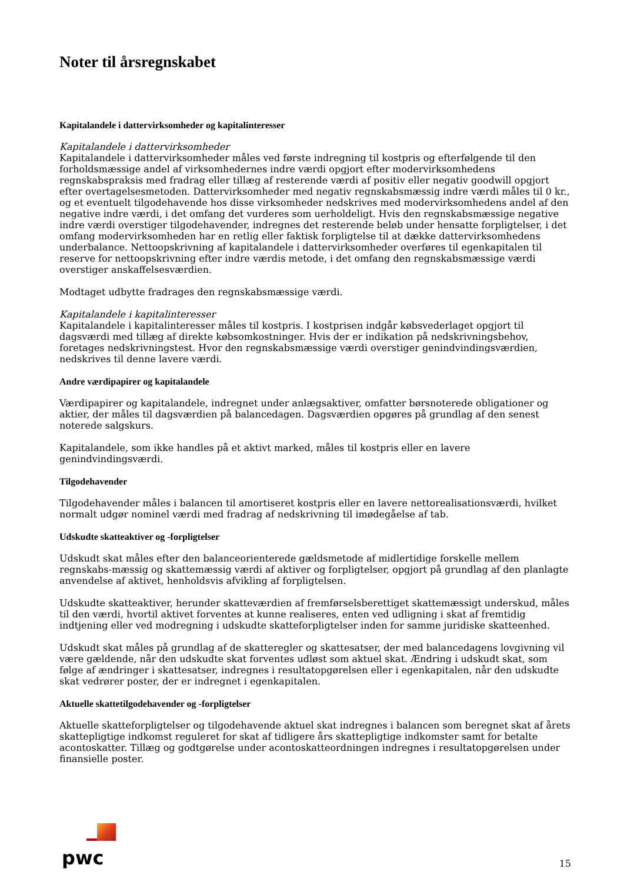Noter til årsregnskabet
Kapitalandele i dattervirksomheder og kapitalinteresser
Kapitalandele i dattervirksomheder
Kapitalandele i dattervirksomheder måles ved første indregning til kostpris og efterfølgende til den forholdsmæssige andel af virksomhedernes indre værdi opgjort efter modervirksomhedens regnskabspraksis med fradrag eller tillæg af resterende værdi af positiv eller negativ goodwill opgjort efter overtagelsesmetoden. Dattervirksomheder med negativ regnskabsmæssig indre værdi måles til 0 kr., og et eventuelt tilgodehavende hos disse virksomheder nedskrives med modervirksomhedens andel af den negative indre værdi, i det omfang det vurderes som uerholdeligt. Hvis den regnskabsmæssige negative indre værdi overstiger tilgodehavender, indregnes det resterende beløb under hensatte forpligtelser, i det omfang modervirksomheden har en retlig eller faktisk forpligtelse til at dække dattervirksomhedens underbalance. Nettoopskrivning af kapitalandele i dattervirksomheder overføres til egenkapitalen til reserve for nettoopskrivning efter indre værdis metode, i det omfang den regnskabsmæssige værdi overstiger anskaffelsesværdien.
Modtaget udbytte fradrages den regnskabsmæssige værdi.
Kapitalandele i kapitalinteresser
Kapitalandele i kapitalinteresser måles til kostpris. I kostprisen indgår købsvederlaget opgjort til dagsværdi med tillæg af direkte købsomkostninger. Hvis der er indikation på nedskrivningsbehov, foretages nedskrivningstest. Hvor den regnskabsmæssige værdi overstiger genindvindingsværdien, nedskrives til denne lavere værdi.
Andre værdipapirer og kapitalandele
Værdipapirer og kapitalandele, indregnet under anlægsaktiver, omfatter børsnoterede obligationer og aktier, der måles til dagsværdien på balancedagen. Dagsværdien opgøres på grundlag af den senest noterede salgskurs.
Kapitalandele, som ikke handles på et aktivt marked, måles til kostpris eller en lavere genindvindingsværdi.
Tilgodehavender
Tilgodehavender måles i balancen til amortiseret kostpris eller en lavere nettorealisationsværdi, hvilket normalt udgør nominel værdi med fradrag af nedskrivning til imødegåelse af tab.
Udskudte skatteaktiver og -forpligtelser
Udskudt skat måles efter den balanceorienterede gældsmetode af midlertidige forskelle mellem regnskabs-mæssig og skattemæssig værdi af aktiver og forpligtelser, opgjort på grundlag af den planlagte anvendelse af aktivet, henholdsvis afvikling af forpligtelsen.
Udskudte skatteaktiver, herunder skatteværdien af fremførselsberettiget skattemæssigt underskud, måles til den værdi, hvortil aktivet forventes at kunne realiseres, enten ved udligning i skat af fremtidig indtjening eller ved modregning i udskudte skatteforpligtelser inden for samme juridiske skatteenhed.
Udskudt skat måles på grundlag af de skatteregler og skattesatser, der med balancedagens lovgivning vil være gældende, når den udskudte skat forventes udløst som aktuel skat. Ændring i udskudt skat, som følge af ændringer i skattesatser, indregnes i resultatopgørelsen eller i egenkapitalen, når den udskudte skat vedrører poster, der er indregnet i egenkapitalen.
Aktuelle skattetilgodehavender og -forpligtelser
Aktuelle skatteforpligtelser og tilgodehavende aktuel skat indregnes i balancen som beregnet skat af årets skattepligtige indkomst reguleret for skat af tidligere års skattepligtige indkomster samt for betalte acontoskatter. Tillæg og godtgørelse under acontoskatteordningen indregnes i resultatopgørelsen under finansielle poster.
pwc
15